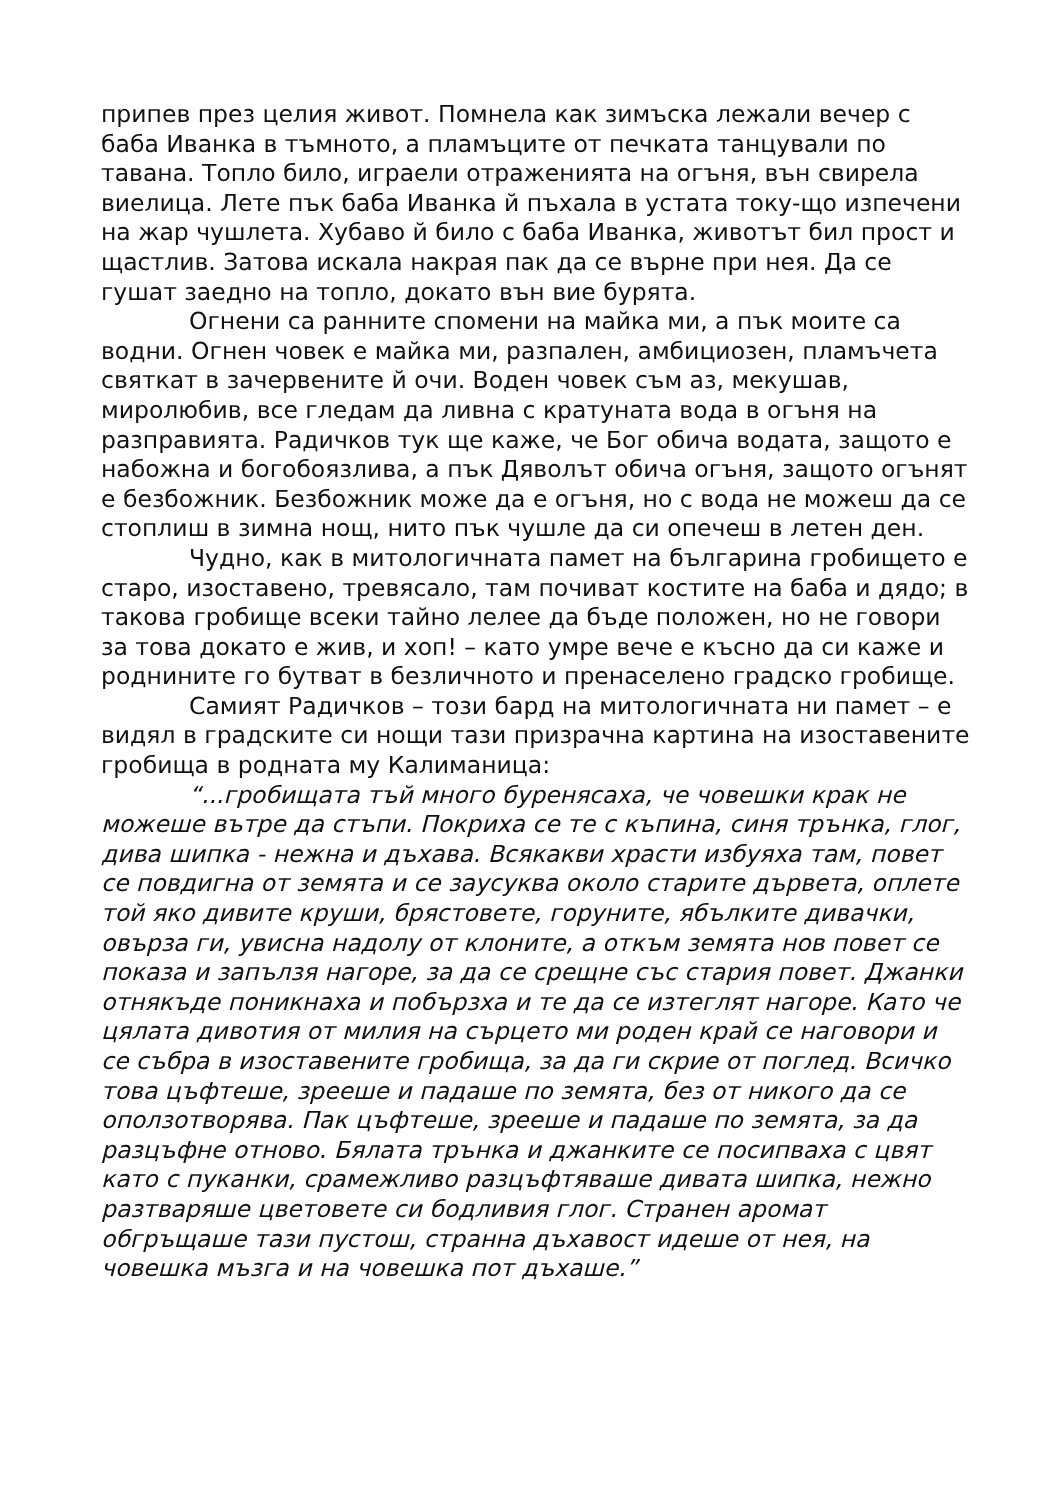припев през целия живот. Помнела как зимъска лежали вечер с баба Иванка в тъмното, а пламъците от печката танцували по тавана. Топло било, играели отраженията на огъня, вън свирела виелица. Лете пък баба Иванка й пъхала в устата току-що изпечени на жар чушлета. Хубаво й било с баба Иванка, животът бил прост и щастлив. Затова искала накрая пак да се върне при нея. Да се гушат заедно на топло, докато вън вие бурята.
Огнени са ранните спомени на майка ми, а пък моите са водни. Огнен човек е майка ми, разпален, амбициозен, пламъчета святкат в зачервените й очи. Воден човек съм аз, мекушав, миролюбив, все гледам да ливна с кратуната вода в огъня на разправията. Радичков тук ще каже, че Бог обича водата, защото е набожна и богобоязлива, а пък Дяволът обича огъня, защото огънят е безбожник. Безбожник може да е огъня, но с вода не можеш да се стоплиш в зимна нощ, нито пък чушле да си опечеш в летен ден.
Чудно, как в митологичната памет на българина гробището е старо, изоставено, тревясало, там почиват костите на баба и дядо; в такова гробище всеки тайно лелее да бъде положен, но не говори за това докато е жив, и хоп! – като умре вече е късно да си каже и роднините го бутват в безличното и пренаселено градско гробище.
Самият Радичков – този бард на митологичната ни памет – е видял в градските си нощи тази призрачна картина на изоставените гробища в родната му Калиманица:
“...гробищата тъй много буренясаха, че човешки крак не можеше вътре да стъпи. Покриха се те с къпина, синя трънка, глог, дива шипка - нежна и дъхава. Всякакви храсти избуяха там, повет се повдигна от земята и се заусуква около старите дървета, оплете той яко дивите круши, брястовете, горуните, ябълките дивачки, овърза ги, увисна надолу от клоните, а откъм земята нов повет се показа и запълзя нагоре, за да се срещне със стария повет. Джанки отнякъде поникнаха и побързха и те да се изтеглят нагоре. Като че цялата дивотия от милия на сърцето ми роден край се наговори и се събра в изоставените гробища, за да ги скрие от поглед. Всичко това цъфтеше, зрееше и падаше по земята, без от никого да се оползотворява. Пак цъфтеше, зрееше и падаше по земята, за да разцъфне отново. Бялата трънка и джанките се посипваха с цвят като с пуканки, срамежливо разцъфтяваше дивата шипка, нежно разтваряше цветовете си бодливия глог. Странен аромат обгръщаше тази пустош, странна дъхавост идеше от нея, на човешка мъзга и на човешка пот дъхаше.”